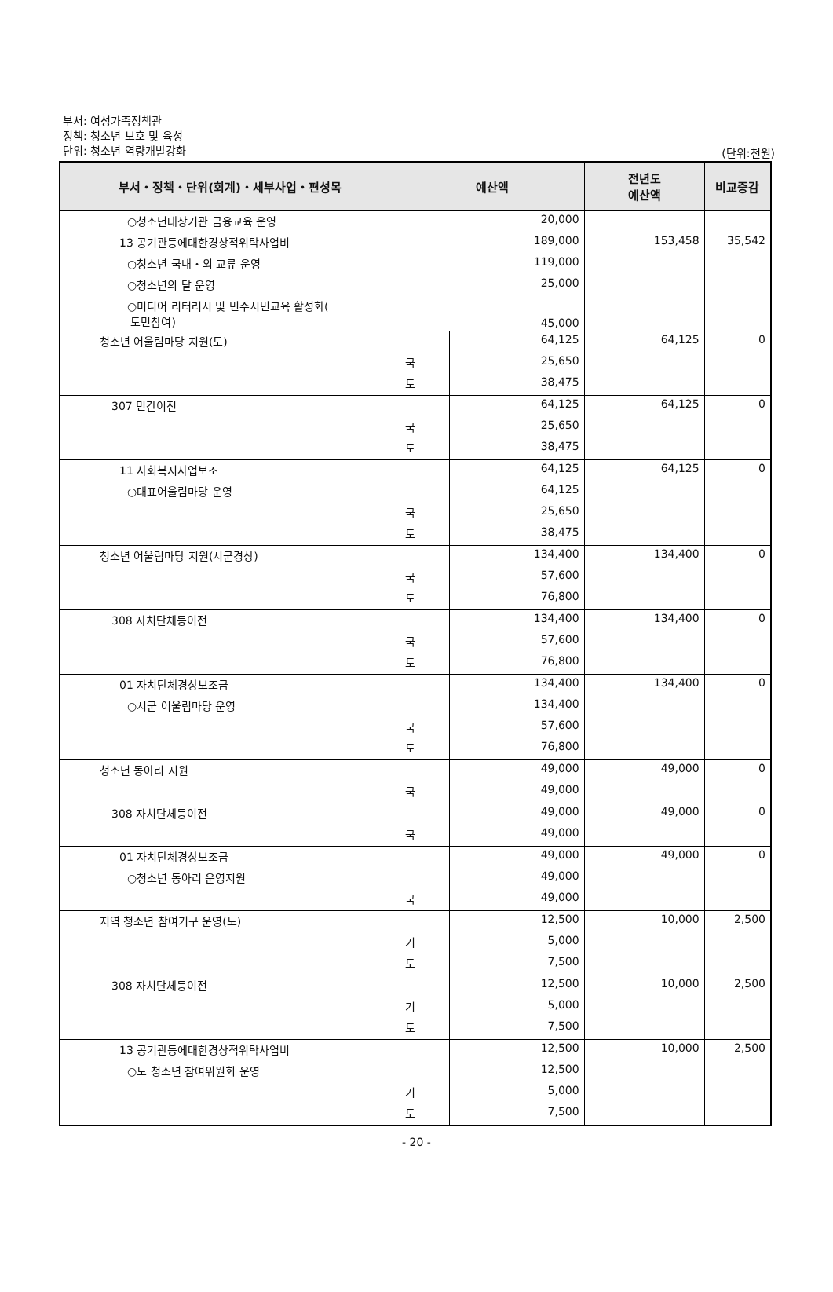부서: 여성가족정책관
정책: 청소년 보호 및 육성
단위: 청소년 역량개발강화
(단위:천원)
| 부서・정책・단위(회계)・세부사업・편성목 | 예산액 | | 전년도 예산액 | 비교증감 |
| --- | --- | --- | --- | --- |
| ○청소년대상기관 금융교육 운영 | 20,000 | | | |
| 13 공기관등에대한경상적위탁사업비 | 189,000 | | 153,458 | 35,542 |
| ○청소년 국내・외 교류 운영 | 119,000 | | | |
| ○청소년의 달 운영 | 25,000 | | | |
| ○미디어 리터러시 및 민주시민교육 활성화( 도민참여) | 45,000 | | | |
| 청소년 어울림마당 지원(도) | | 64,125 | 64,125 | 0 |
| | 국 | 25,650 | | |
| | 도 | 38,475 | | |
| 307 민간이전 | | 64,125 | 64,125 | 0 |
| | 국 | 25,650 | | |
| | 도 | 38,475 | | |
| 11 사회복지사업보조 | | 64,125 | 64,125 | 0 |
| ○대표어울림마당 운영 | | 64,125 | | |
| | 국 | 25,650 | | |
| | 도 | 38,475 | | |
| 청소년 어울림마당 지원(시군경상) | | 134,400 | 134,400 | 0 |
| | 국 | 57,600 | | |
| | 도 | 76,800 | | |
| 308 자치단체등이전 | | 134,400 | 134,400 | 0 |
| | 국 | 57,600 | | |
| | 도 | 76,800 | | |
| 01 자치단체경상보조금 | | 134,400 | 134,400 | 0 |
| ○시군 어울림마당 운영 | | 134,400 | | |
| | 국 | 57,600 | | |
| | 도 | 76,800 | | |
| 청소년 동아리 지원 | | 49,000 | 49,000 | 0 |
| | 국 | 49,000 | | |
| 308 자치단체등이전 | | 49,000 | 49,000 | 0 |
| | 국 | 49,000 | | |
| 01 자치단체경상보조금 | | 49,000 | 49,000 | 0 |
| ○청소년 동아리 운영지원 | | 49,000 | | |
| | 국 | 49,000 | | |
| 지역 청소년 참여기구 운영(도) | | 12,500 | 10,000 | 2,500 |
| | 기 | 5,000 | | |
| | 도 | 7,500 | | |
| 308 자치단체등이전 | | 12,500 | 10,000 | 2,500 |
| | 기 | 5,000 | | |
| | 도 | 7,500 | | |
| 13 공기관등에대한경상적위탁사업비 | | 12,500 | 10,000 | 2,500 |
| ○도 청소년 참여위원회 운영 | | 12,500 | | |
| | 기 | 5,000 | | |
| | 도 | 7,500 | | |
- 20 -